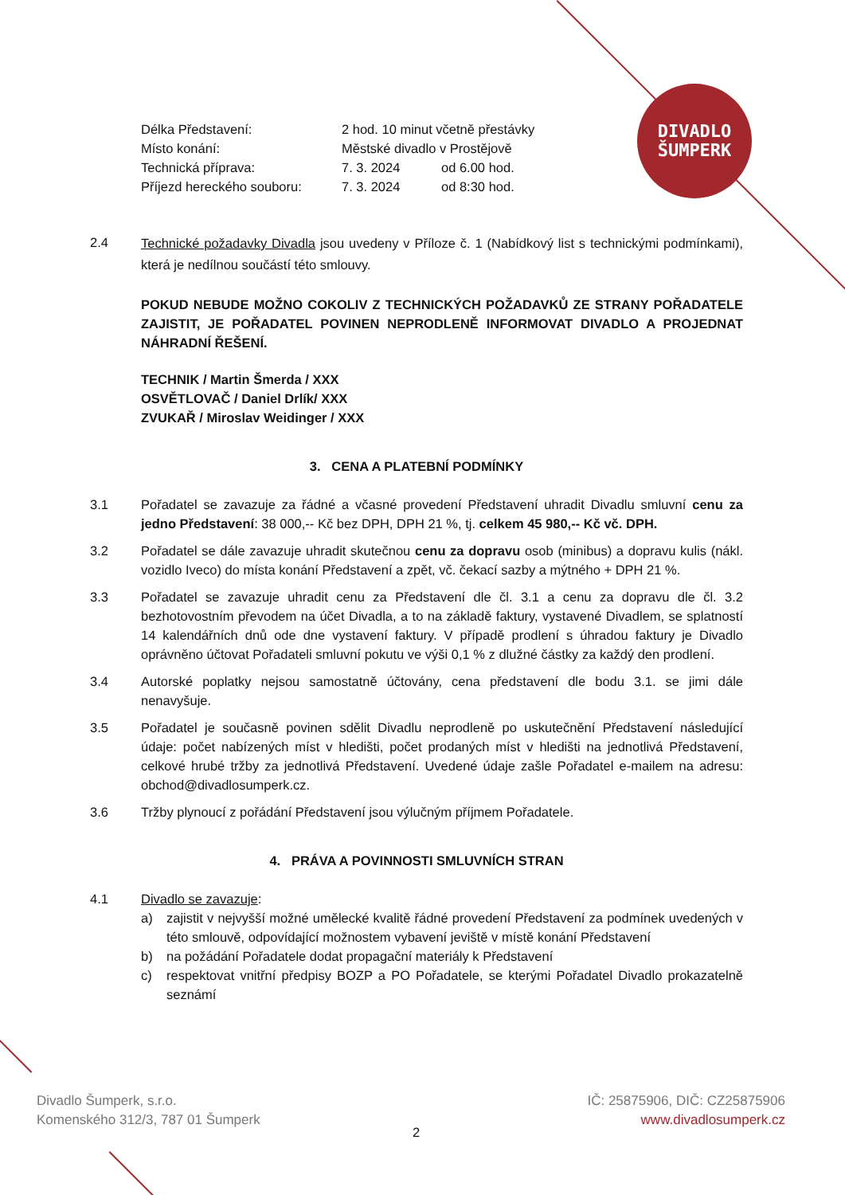DIVADLO
ŠUMPERK
| Délka Představení: | 2 hod. 10 minut včetně přestávky | |
| Místo konání: | Městské divadlo v Prostějově | |
| Technická příprava: | 7. 3. 2024 | od 6.00 hod. |
| Příjezd hereckého souboru: | 7. 3. 2024 | od 8:30 hod. |
2.4
Technické požadavky Divadla jsou uvedeny v Příloze č. 1 (Nabídkový list s technickými podmínkami), která je nedílnou součástí této smlouvy.
POKUD NEBUDE MOŽNO COKOLIV Z TECHNICKÝCH POŽADAVKŮ ZE STRANY POŘADATELE ZAJISTIT, JE POŘADATEL POVINEN NEPRODLENĚ INFORMOVAT DIVADLO A PROJEDNAT NÁHRADNÍ ŘEŠENÍ.
TECHNIK / Martin Šmerda / XXX
OSVĚTLOVAČ / Daniel Drlík/ XXX
ZVUKAŘ / Miroslav Weidinger / XXX
3. CENA A PLATEBNÍ PODMÍNKY
3.1
Pořadatel se zavazuje za řádné a včasné provedení Představení uhradit Divadlu smluvní cenu za jedno Představení: 38 000,-- Kč bez DPH, DPH 21 %, tj. celkem 45 980,-- Kč vč. DPH.
3.2
Pořadatel se dále zavazuje uhradit skutečnou cenu za dopravu osob (minibus) a dopravu kulis (nákl. vozidlo Iveco) do místa konání Představení a zpět, vč. čekací sazby a mýtného + DPH 21 %.
3.3
Pořadatel se zavazuje uhradit cenu za Představení dle čl. 3.1 a cenu za dopravu dle čl. 3.2 bezhotovostním převodem na účet Divadla, a to na základě faktury, vystavené Divadlem, se splatností 14 kalendářních dnů ode dne vystavení faktury. V případě prodlení s úhradou faktury je Divadlo oprávněno účtovat Pořadateli smluvní pokutu ve výši 0,1 % z dlužné částky za každý den prodlení.
3.4
Autorské poplatky nejsou samostatně účtovány, cena představení dle bodu 3.1. se jimi dále nenavyšuje.
3.5
Pořadatel je současně povinen sdělit Divadlu neprodleně po uskutečnění Představení následující údaje: počet nabízených míst v hledišti, počet prodaných míst v hledišti na jednotlivá Představení, celkové hrubé tržby za jednotlivá Představení. Uvedené údaje zašle Pořadatel e-mailem na adresu: obchod@divadlosumperk.cz.
3.6
Tržby plynoucí z pořádání Představení jsou výlučným příjmem Pořadatele.
4. PRÁVA A POVINNOSTI SMLUVNÍCH STRAN
4.1
Divadlo se zavazuje:
a)
zajistit v nejvyšší možné umělecké kvalitě řádné provedení Představení za podmínek uvedených v této smlouvě, odpovídající možnostem vybavení jeviště v místě konání Představení
b)
na požádání Pořadatele dodat propagační materiály k Představení
c)
respektovat vnitřní předpisy BOZP a PO Pořadatele, se kterými Pořadatel Divadlo prokazatelně seznámí
Divadlo Šumperk, s.r.o.
Komenského 312/3, 787 01 Šumperk
IČ: 25875906, DIČ: CZ25875906
www.divadlosumperk.cz
2